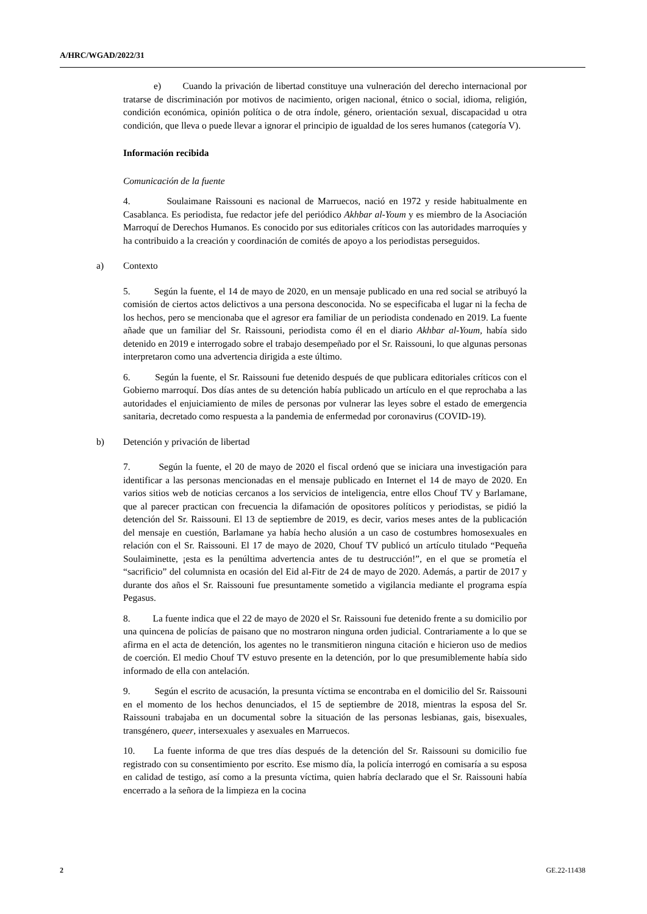A/HRC/WGAD/2022/31
e) Cuando la privación de libertad constituye una vulneración del derecho internacional por tratarse de discriminación por motivos de nacimiento, origen nacional, étnico o social, idioma, religión, condición económica, opinión política o de otra índole, género, orientación sexual, discapacidad u otra condición, que lleva o puede llevar a ignorar el principio de igualdad de los seres humanos (categoría V).
Información recibida
Comunicación de la fuente
4. Soulaimane Raissouni es nacional de Marruecos, nació en 1972 y reside habitualmente en Casablanca. Es periodista, fue redactor jefe del periódico Akhbar al-Youm y es miembro de la Asociación Marroquí de Derechos Humanos. Es conocido por sus editoriales críticos con las autoridades marroquíes y ha contribuido a la creación y coordinación de comités de apoyo a los periodistas perseguidos.
a) Contexto
5. Según la fuente, el 14 de mayo de 2020, en un mensaje publicado en una red social se atribuyó la comisión de ciertos actos delictivos a una persona desconocida. No se especificaba el lugar ni la fecha de los hechos, pero se mencionaba que el agresor era familiar de un periodista condenado en 2019. La fuente añade que un familiar del Sr. Raissouni, periodista como él en el diario Akhbar al-Youm, había sido detenido en 2019 e interrogado sobre el trabajo desempeñado por el Sr. Raissouni, lo que algunas personas interpretaron como una advertencia dirigida a este último.
6. Según la fuente, el Sr. Raissouni fue detenido después de que publicara editoriales críticos con el Gobierno marroquí. Dos días antes de su detención había publicado un artículo en el que reprochaba a las autoridades el enjuiciamiento de miles de personas por vulnerar las leyes sobre el estado de emergencia sanitaria, decretado como respuesta a la pandemia de enfermedad por coronavirus (COVID-19).
b) Detención y privación de libertad
7. Según la fuente, el 20 de mayo de 2020 el fiscal ordenó que se iniciara una investigación para identificar a las personas mencionadas en el mensaje publicado en Internet el 14 de mayo de 2020. En varios sitios web de noticias cercanos a los servicios de inteligencia, entre ellos Chouf TV y Barlamane, que al parecer practican con frecuencia la difamación de opositores políticos y periodistas, se pidió la detención del Sr. Raissouni. El 13 de septiembre de 2019, es decir, varios meses antes de la publicación del mensaje en cuestión, Barlamane ya había hecho alusión a un caso de costumbres homosexuales en relación con el Sr. Raissouni. El 17 de mayo de 2020, Chouf TV publicó un artículo titulado “Pequeña Soulaiminette, ¡esta es la penúltima advertencia antes de tu destrucción!”, en el que se prometía el “sacrificio” del columnista en ocasión del Eid al-Fitr de 24 de mayo de 2020. Además, a partir de 2017 y durante dos años el Sr. Raissouni fue presuntamente sometido a vigilancia mediante el programa espía Pegasus.
8. La fuente indica que el 22 de mayo de 2020 el Sr. Raissouni fue detenido frente a su domicilio por una quincena de policías de paisano que no mostraron ninguna orden judicial. Contrariamente a lo que se afirma en el acta de detención, los agentes no le transmitieron ninguna citación e hicieron uso de medios de coerción. El medio Chouf TV estuvo presente en la detención, por lo que presumiblemente había sido informado de ella con antelación.
9. Según el escrito de acusación, la presunta víctima se encontraba en el domicilio del Sr. Raissouni en el momento de los hechos denunciados, el 15 de septiembre de 2018, mientras la esposa del Sr. Raissouni trabajaba en un documental sobre la situación de las personas lesbianas, gais, bisexuales, transgénero, queer, intersexuales y asexuales en Marruecos.
10. La fuente informa de que tres días después de la detención del Sr. Raissouni su domicilio fue registrado con su consentimiento por escrito. Ese mismo día, la policía interrogó en comisaría a su esposa en calidad de testigo, así como a la presunta víctima, quien habría declarado que el Sr. Raissouni había encerrado a la señora de la limpieza en la cocina
2 GE.22-11438